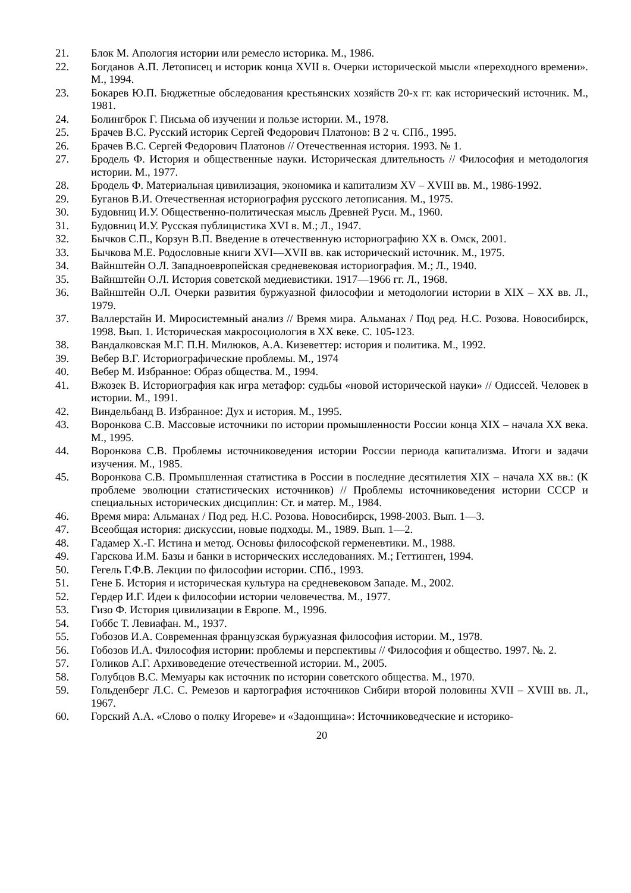21. Блок М. Апология истории или ремесло историка. М., 1986.
22. Богданов А.П. Летописец и историк конца XVII в. Очерки исторической мысли «переходного времени». М., 1994.
23. Бокарев Ю.П. Бюджетные обследования крестьянских хозяйств 20-х гг. как исторический источник. М., 1981.
24. Болингброк Г. Письма об изучении и пользе истории. М., 1978.
25. Брачев В.С. Русский историк Сергей Федорович Платонов: В 2 ч. СПб., 1995.
26. Брачев В.С. Сергей Федорович Платонов // Отечественная история. 1993. № 1.
27. Бродель Ф. История и общественные науки. Историческая длительность // Философия и методология истории. М., 1977.
28. Бродель Ф. Материальная цивилизация, экономика и капитализм XV – XVIII вв. М., 1986-1992.
29. Буганов В.И. Отечественная историография русского летописания. М., 1975.
30. Будовниц И.У. Общественно-политическая мысль Древней Руси. М., 1960.
31. Будовниц И.У. Русская публицистика XVI в. М.; Л., 1947.
32. Бычков С.П., Корзун В.П. Введение в отечественную историографию XX в. Омск, 2001.
33. Бычкова М.Е. Родословные книги XVI—XVII вв. как исторический источник. М., 1975.
34. Вайнштейн О.Л. Западноевропейская средневековая историография. М.; Л., 1940.
35. Вайнштейн О.Л. История советской медиевистики. 1917—1966 гг. Л., 1968.
36. Вайнштейн О.Л. Очерки развития буржуазной философии и методологии истории в XIX – XX вв. Л., 1979.
37. Валлерстайн И. Миросистемный анализ // Время мира. Альманах / Под ред. Н.С. Розова. Новосибирск, 1998. Вып. 1. Историческая макросоциология в XX веке. С. 105-123.
38. Вандалковская М.Г. П.Н. Милюков, А.А. Кизеветтер: история и политика. М., 1992.
39. Вебер В.Г. Историографические проблемы. М., 1974
40. Вебер М. Избранное: Образ общества. М., 1994.
41. Вжозек В. Историография как игра метафор: судьбы «новой исторической науки» // Одиссей. Человек в истории. М., 1991.
42. Виндельбанд В. Избранное: Дух и история. М., 1995.
43. Воронкова С.В. Массовые источники по истории промышленности России конца XIX – начала XX века. М., 1995.
44. Воронкова С.В. Проблемы источниковедения истории России периода капитализма. Итоги и задачи изучения. М., 1985.
45. Воронкова С.В. Промышленная статистика в России в последние десятилетия XIX – начала XX вв.: (К проблеме эволюции статистических источников) // Проблемы источниковедения истории СССР и специальных исторических дисциплин: Ст. и матер. М., 1984.
46. Время мира: Альманах / Под ред. Н.С. Розова. Новосибирск, 1998-2003. Вып. 1—3.
47. Всеобщая история: дискуссии, новые подходы. М., 1989. Вып. 1—2.
48. Гадамер Х.-Г. Истина и метод. Основы философской герменевтики. М., 1988.
49. Гарскова И.М. Базы и банки в исторических исследованиях. М.; Геттинген, 1994.
50. Гегель Г.Ф.В. Лекции по философии истории. СПб., 1993.
51. Гене Б. История и историческая культура на средневековом Западе. М., 2002.
52. Гердер И.Г. Идеи к философии истории человечества. М., 1977.
53. Гизо Ф. История цивилизации в Европе. М., 1996.
54. Гоббс Т. Левиафан. М., 1937.
55. Гобозов И.А. Современная французская буржуазная философия истории. М., 1978.
56. Гобозов И.А. Философия истории: проблемы и перспективы // Философия и общество. 1997. №. 2.
57. Голиков А.Г. Архивоведение отечественной истории. М., 2005.
58. Голубцов В.С. Мемуары как источник по истории советского общества. М., 1970.
59. Гольденберг Л.С. С. Ремезов и картография источников Сибири второй половины XVII – XVIII вв. Л., 1967.
60. Горский А.А. «Слово о полку Игореве» и «Задонщина»: Источниковедческие и историко-
20